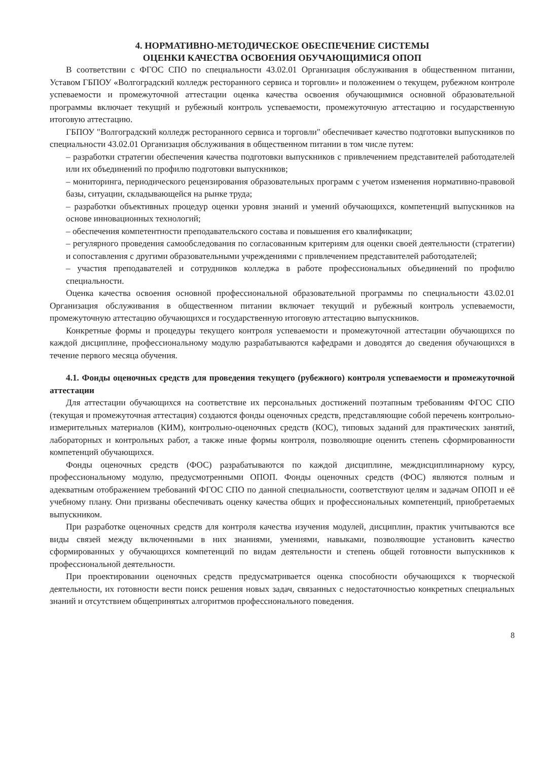4. НОРМАТИВНО-МЕТОДИЧЕСКОЕ ОБЕСПЕЧЕНИЕ СИСТЕМЫ
ОЦЕНКИ КАЧЕСТВА ОСВОЕНИЯ ОБУЧАЮЩИМИСЯ ОПОП
В соответствии с ФГОС СПО по специальности 43.02.01 Организация обслуживания в общественном питании, Уставом ГБПОУ «Волгоградский колледж ресторанного сервиса и торговли» и положением о текущем, рубежном контроле успеваемости и промежуточной аттестации оценка качества освоения обучающимися основной образовательной программы включает текущий и рубежный контроль успеваемости, промежуточную аттестацию и государственную итоговую аттестацию.
ГБПОУ "Волгоградский колледж ресторанного сервиса и торговли" обеспечивает качество подготовки выпускников по специальности 43.02.01 Организация обслуживания в общественном питании в том числе путем:
– разработки стратегии обеспечения качества подготовки выпускников с привлечением представителей работодателей или их объединений по профилю подготовки выпускников;
– мониторинга, периодического рецензирования образовательных программ с учетом изменения нормативно-правовой базы, ситуации, складывающейся на рынке труда;
– разработки объективных процедур оценки уровня знаний и умений обучающихся, компетенций выпускников на основе инновационных технологий;
– обеспечения компетентности преподавательского состава и повышения его квалификации;
– регулярного проведения самообследования по согласованным критериям для оценки своей деятельности (стратегии) и сопоставления с другими образовательными учреждениями с привлечением представителей работодателей;
– участия преподавателей и сотрудников колледжа в работе профессиональных объединений по профилю специальности.
Оценка качества освоения основной профессиональной образовательной программы по специальности 43.02.01 Организация обслуживания в общественном питании включает текущий и рубежный контроль успеваемости, промежуточную аттестацию обучающихся и государственную итоговую аттестацию выпускников.
Конкретные формы и процедуры текущего контроля успеваемости и промежуточной аттестации обучающихся по каждой дисциплине, профессиональному модулю разрабатываются кафедрами и доводятся до сведения обучающихся в течение первого месяца обучения.
4.1. Фонды оценочных средств для проведения текущего (рубежного) контроля успеваемости и промежуточной аттестации
Для аттестации обучающихся на соответствие их персональных достижений поэтапным требованиям ФГОС СПО (текущая и промежуточная аттестация) создаются фонды оценочных средств, представляющие собой перечень контрольно-измерительных материалов (КИМ), контрольно-оценочных средств (КОС), типовых заданий для практических занятий, лабораторных и контрольных работ, а также иные формы контроля, позволяющие оценить степень сформированности компетенций обучающихся.
Фонды оценочных средств (ФОС) разрабатываются по каждой дисциплине, междисциплинарному курсу, профессиональному модулю, предусмотренными ОПОП. Фонды оценочных средств (ФОС) являются полным и адекватным отображением требований ФГОС СПО по данной специальности, соответствуют целям и задачам ОПОП и её учебному плану. Они призваны обеспечивать оценку качества общих и профессиональных компетенций, приобретаемых выпускником.
При разработке оценочных средств для контроля качества изучения модулей, дисциплин, практик учитываются все виды связей между включенными в них знаниями, умениями, навыками, позволяющие установить качество сформированных у обучающихся компетенций по видам деятельности и степень общей готовности выпускников к профессиональной деятельности.
При проектировании оценочных средств предусматривается оценка способности обучающихся к творческой деятельности, их готовности вести поиск решения новых задач, связанных с недостаточностью конкретных специальных знаний и отсутствием общепринятых алгоритмов профессионального поведения.
8